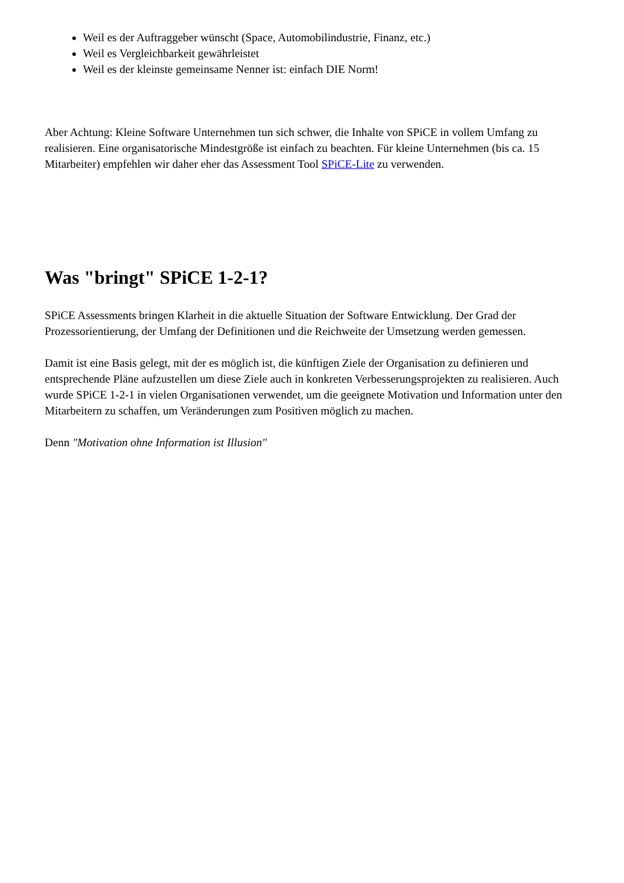Weil es der Auftraggeber wünscht (Space, Automobilindustrie, Finanz, etc.)
Weil es Vergleichbarkeit gewährleistet
Weil es der kleinste gemeinsame Nenner ist: einfach DIE Norm!
Aber Achtung: Kleine Software Unternehmen tun sich schwer, die Inhalte von SPiCE in vollem Umfang zu realisieren. Eine organisatorische Mindestgröße ist einfach zu beachten. Für kleine Unternehmen (bis ca. 15 Mitarbeiter) empfehlen wir daher eher das Assessment Tool SPiCE-Lite zu verwenden.
Was "bringt" SPiCE 1-2-1?
SPiCE Assessments bringen Klarheit in die aktuelle Situation der Software Entwicklung. Der Grad der Prozessorientierung, der Umfang der Definitionen und die Reichweite der Umsetzung werden gemessen.
Damit ist eine Basis gelegt, mit der es möglich ist, die künftigen Ziele der Organisation zu definieren und entsprechende Pläne aufzustellen um diese Ziele auch in konkreten Verbesserungsprojekten zu realisieren. Auch wurde SPiCE 1-2-1 in vielen Organisationen verwendet, um die geeignete Motivation und Information unter den Mitarbeitern zu schaffen, um Veränderungen zum Positiven möglich zu machen.
Denn "Motivation ohne Information ist Illusion"